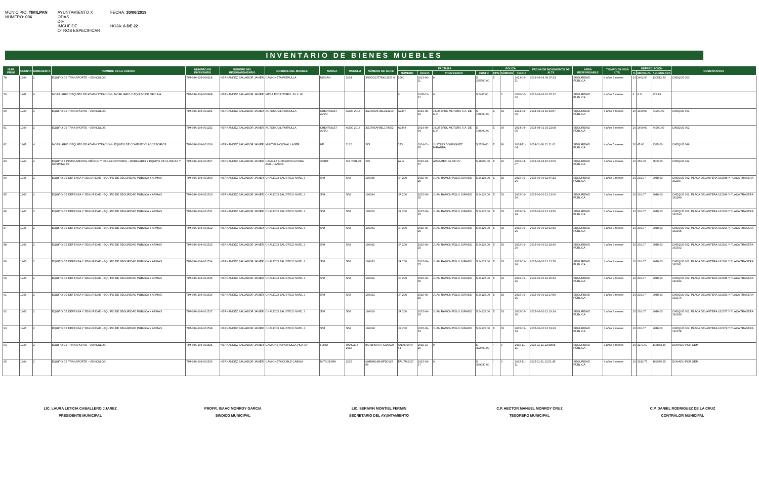MUNICIPIO: TIMILPAN
NÚMERO: 036
AYUNTAMIENTO X
ODAS
DIF
IMCUFIDE
OTROS ESPECIFICAR
FECHA: 30/06/2019
HOJA: 6 DE 22
INVENTARIO DE BIENES MUEBLES
| NÚM. PROG | CUENTA | SUBCUENTA | NOMBRE DE LA CUENTA | NÚMERO DE INVENTARIO | NOMBRE DEL RESGUARDATARIO | NOMBRE DEL MUEBLE | MARCA | MODELO | NÚMERO DE SERIE | FACTURA | | | | PÓLIZA | | | FECHA DE MOVIMIENTO DE ALTA | ÁREA RESPONSABLE | TIEMPO DE VIDA ÚTIL | DEPRECIACIÓN | | | COMENTARIOS |
| --- | --- | --- | --- | --- | --- | --- | --- | --- | --- | --- | --- | --- | --- | --- | --- | --- | --- | --- | --- | --- | --- | --- | --- |
| | | | | | | | | | | NÚMERO | FECHA | PROVEEDOR | COSTO | TIPO | NÚMERO | FECHA | | | | % | MENSUAL | ACUMULADA | |
| 78 | 1244 | 2 | EQUIPO DE TRANSPORTE - VEHICULOS | TIM-036-104-000118 | HERNANDEZ SALVADOR JAVIER | CAMIONETA PATRULLA | NISSAN | 2014 | 3N6DD23T7EK02827 0 | 1060 | 2013-09-11 | 0 | $ 295500.00 | E | | 2013-09-11 | 2013-09-14 09:37:13 | SEGURIDAD PÚBLICA | 4 años 5 meses | 10 | 2462.50 | 130512.50 | CHEQUE 003 |
| 79 | 1241 | 6 | MOBILIARIO Y EQUIPO DE ADMINISTRACIÓN - MOBILIARIO Y EQUIPO DE OFICINA | TIM-036-104-000808 | HERNANDEZ SALVADOR JAVIER | MESA ESCRITORIO .60 X .60 | | | | 0 | 2005-12-31 | 0 | $ 2482.00 | | 0 | 0000-00-00 | 2012-06-26 10:25:12 | SEGURIDAD PÚBLICA | 4 años 5 meses | 3 | 6.21 | 328.89 | |
| 80 | 1244 | 2 | EQUIPO DE TRANSPORTE - VEHICULOS | TIM-036-104-001251 | HERNANDEZ SALVADOR JAVIER | AUTOMOVIL PATRULLA | CHEVROLET AVEO | AVEO 2014 | 3G1TA5AF9EL214210 | A2467 | 2014-08-04 | JILOTEPEC MOTORS S.A. DE C.V. | $ 168000.00 | E | 33 | 2014-08-05 | 2014-08-31 10:15:57 | SEGURIDAD PÚBLICA | 4 años 5 meses | 10 | 1400.00 | 74200.00 | CHEQUE 001 |
| 81 | 1244 | 2 | EQUIPO DE TRANSPORTE - VEHICULOS | TIM-036-104-001252 | HERNANDEZ SALVADOR JAVIER | AUTOMOVIL PATRULLA | CHEVROLET AVEO | AVEO 2014 | 3G1TA5AF8EL179952 | A2468 | 2014-08-04 | JILOTEPEC MOTORS S.A. DE C.V. | $ 168000.00 | E | 34 | 2014-08-05 | 2014-08-31 10:21:08 | SEGURIDAD PÚBLICA | 4 años 5 meses | 10 | 1400.00 | 74200.00 | CHEQUE 002 |
| 82 | 1241 | 4 | MOBILIARIO Y EQUIPO DE ADMINISTRACIÓN - EQUIPO DE COMPUTO Y ACCESORIOS | TIM-036-104-001316 | HERNANDEZ SALVADOR JAVIER | MULTIFUNCIONAL LASER | HP | 1132 | S/S | 153 | 2014-11-05 | JUSTINO DOMINGUEZ MIRANDA | $ 2700.00 | E | 60 | 2014-11-04 | 2014-11-30 12:11:01 | SEGURIDAD PÚBLICA | 4 años 5 meses | 20 | 45.00 | 2385.00 | CHEQUE 086 |
| 83 | 1243 | 2 | EQUIPO E INSTRUMENTAL MÉDICO Y DE LABORATORIO - MOBILIARIO Y EQUIPO DE CLINICAS Y HOSPITALES | TIM-036-104-001507 | HERNANDEZ SALVADOR JAVIER | CAMILLA AUTOMATICA PARA AMBULANCIA | XONIT | XIE-YXH-3B | S/S | A212 | 2015-04-07 | ARCAMEX SA DE CV | $ 18000.00 | E | 32 | 2015-04-07 | 2015-06-18 10:13:09 | SEGURIDAD PÚBLICA | 4 años 2 meses | 10 | 150.00 | 7500.00 | CHEQUE 012 |
| 84 | 1245 | 2 | EQUIPO DE DEFENSA Y SEGURIDAD - EQUIPO DE SEGURIDAD PUBLICA Y ARMAS | TIM-036-104-001509 | HERNANDEZ SALVADOR JAVIER | CHALECO BALISTICO NIVEL 3 | S/M | S/M | 186035 | JR 200 | 2015-09-25 | JUAN RAMON POLO JURADO | $ 24128.00 | E | 33 | 2015-09-26 | 2015-09-30 12:07:13 | SEGURIDAD PÚBLICA | 3 años 9 meses | 10 | 201.07 | 9048.03 | CHEQUE 002, PLACA DELANTERA 162388 Y PLACA TRASERA 162387 |
| 85 | 1245 | 2 | EQUIPO DE DEFENSA Y SEGURIDAD - EQUIPO DE SEGURIDAD PUBLICA Y ARMAS | TIM-036-104-001510 | HERNANDEZ SALVADOR JAVIER | CHALECO BALISTICO NIVEL 3 | S/M | S/M | 186034 | JR 200 | 2015-09-25 | JUAN RAMON POLO JURADO | $ 24128.00 | E | 33 | 2015-09-26 | 2015-09-30 12:13:06 | SEGURIDAD PÚBLICA | 3 años 9 meses | 10 | 201.07 | 9048.03 | CHEQUE 002, PLACA DELANTERA 162386 Y PLACA TRASERA 162389 |
| 86 | 1245 | 2 | EQUIPO DE DEFENSA Y SEGURIDAD - EQUIPO DE SEGURIDAD PUBLICA Y ARMAS | TIM-036-104-001511 | HERNANDEZ SALVADOR JAVIER | CHALECO BALISTICO NIVEL 3 | S/M | S/M | 186020 | JR 200 | 2015-09-25 | JUAN RAMON POLO JURADO | $ 24128.00 | E | 33 | 2015-09-26 | 2015-09-30 12:14:50 | SEGURIDAD PÚBLICA | 3 años 9 meses | 10 | 201.07 | 9048.03 | CHEQUE 002, PLACA DELANTERA 162390 Y PLACA TRASERA 162393 |
| 87 | 1245 | 2 | EQUIPO DE DEFENSA Y SEGURIDAD - EQUIPO DE SEGURIDAD PUBLICA Y ARMAS | TIM-036-104-001512 | HERNANDEZ SALVADOR JAVIER | CHALECO BALISTICO NIVEL 3 | S/M | S/M | 186031 | JR 200 | 2015-09-25 | JUAN RAMON POLO JURADO | $ 24128.00 | E | 33 | 2015-09-26 | 2015-09-30 12:16:42 | SEGURIDAD PÚBLICA | 3 años 9 meses | 10 | 201.07 | 9048.03 | CHEQUE 002, PLACA DELANTERA 162394 Y PLACA TRASERA 162395 |
| 88 | 1245 | 2 | EQUIPO DE DEFENSA Y SEGURIDAD - EQUIPO DE SEGURIDAD PUBLICA Y ARMAS | TIM-036-104-001513 | HERNANDEZ SALVADOR JAVIER | CHALECO BALISTICO NIVEL 3 | S/M | S/M | 186032 | JR 200 | 2015-09-25 | JUAN RAMON POLO JURADO | $ 24128.00 | E | 33 | 2015-09-26 | 2015-09-30 12:18:30 | SEGURIDAD PÚBLICA | 3 años 9 meses | 10 | 201.07 | 9048.03 | CHEQUE 002, PLACA DELANTERA 162391 Y PLACA TRASERA 162392 |
| 89 | 1245 | 2 | EQUIPO DE DEFENSA Y SEGURIDAD - EQUIPO DE SEGURIDAD PUBLICA Y ARMAS | TIM-036-104-001514 | HERNANDEZ SALVADOR JAVIER | CHALECO BALISTICO NIVEL 3 | S/M | S/M | 186033 | JR 200 | 2015-09-25 | JUAN RAMON POLO JURADO | $ 24128.00 | E | 33 | 2015-09-26 | 2015-09-30 12:21:56 | SEGURIDAD PÚBLICA | 3 años 9 meses | 10 | 201.07 | 9048.03 | CHEQUE 002, PLACA DELANTERA 162382 Y PLACA TRASERA 162381 |
| 90 | 1245 | 2 | EQUIPO DE DEFENSA Y SEGURIDAD - EQUIPO DE SEGURIDAD PUBLICA Y ARMAS | TIM-036-104-001515 | HERNANDEZ SALVADOR JAVIER | CHALECO BALISTICO NIVEL 3 | S/M | S/M | 186022 | JR 200 | 2015-09-25 | JUAN RAMON POLO JURADO | $ 24128.00 | E | 33 | 2015-09-26 | 2015-09-30 12:26:44 | SEGURIDAD PÚBLICA | 3 años 9 meses | 10 | 201.07 | 9048.03 | CHEQUE 002, PLACA DELANTERA 162385 Y PLACA TRASERA 162384 |
| 91 | 1245 | 2 | EQUIPO DE DEFENSA Y SEGURIDAD - EQUIPO DE SEGURIDAD PUBLICA Y ARMAS | TIM-036-104-001516 | HERNANDEZ SALVADOR JAVIER | CHALECO BALISTICO NIVEL 3 | S/M | S/M | 186021 | JR 200 | 2015-09-25 | JUAN RAMON POLO JURADO | $ 24128.00 | E | 33 | 2015-09-26 | 2015-09-30 12:27:59 | SEGURIDAD PÚBLICA | 3 años 9 meses | 10 | 201.07 | 9048.03 | CHEQUE 002, PLACA DELANTERA 162383 Y PLACA TRASERA 162376 |
| 92 | 1245 | 2 | EQUIPO DE DEFENSA Y SEGURIDAD - EQUIPO DE SEGURIDAD PUBLICA Y ARMAS | TIM-036-104-001517 | HERNANDEZ SALVADOR JAVIER | CHALECO BALISTICO NIVEL 3 | S/M | S/M | 186019 | JR 200 | 2015-09-25 | JUAN RAMON POLO JURADO | $ 24128.00 | E | 33 | 2015-09-26 | 2015-09-30 12:29:24 | SEGURIDAD PÚBLICA | 3 años 9 meses | 10 | 201.07 | 9048.03 | CHEQUE 002, PLACA DELANTERA 162377 Y PLACA TRASERA 162380 |
| 93 | 1245 | 2 | EQUIPO DE DEFENSA Y SEGURIDAD - EQUIPO DE SEGURIDAD PUBLICA Y ARMAS | TIM-036-104-001518 | HERNANDEZ SALVADOR JAVIER | CHALECO BALISTICO NIVEL 3 | S/M | S/M | 186018 | JR 200 | 2015-09-25 | JUAN RAMON POLO JURADO | $ 24128.00 | E | 33 | 2015-09-26 | 2015-09-30 12:31:43 | SEGURIDAD PÚBLICA | 3 años 9 meses | 10 | 201.07 | 9048.03 | CHEQUE 002, PLACA DELANTERA 162379 Y PLACA TRASERA 162378 |
| 94 | 1244 | 2 | EQUIPO DE TRANSPORTE - VEHICULOS | TIM-036-104-001525 | HERNANDEZ SALVADOR JAVIER | CAMIONETA PATRULLA PICK UP | FORD | RANGER 2015 | 8AFBR5AA7F6299620 | AN0000070 41 | 2015-10-15 | 0 | $ 392600.00 | I | 0 | 2015-11-11 | 2015-11-11 12:38:58 | SEGURIDAD PÚBLICA | 3 años 8 meses | 10 | 3271.67 | 143853.36 | DONADO POR GEM |
| 95 | 1244 | 2 | EQUIPO DE TRANSPORTE - VEHICULOS | TIM-036-104-001526 | HERNANDEZ SALVADOR JAVIER | CAMIONETA DOBLE CABINA | MITSUBISHI | 2015 | MMBMG45H3FD0625 68 | FAUTM2027 | 2015-03-17 | 0 | $ 399930.00 | I | 0 | 2015-11-11 | 2015-11-11 12:51:45 | SEGURIDAD PÚBLICA | 4 años 3 meses | 10 | 3332.75 | 169970.25 | DONADO POR GEM |
LIC. LAURA LETICIA CABALLERO JUAREZ
PRESIDENTE MUNICIPAL
PROFR. ISAAC MONROY GARCIA
SINDICO MUNICIPAL
LIC. SERAFIN MONTIEL FERMIN
SECRETARIO DEL AYUNTAMIENTO
C.P. HECTOR MANUEL MONROY CRUZ
TESORERO MUNICIPAL
C.P. DANIEL RODRIGUEZ DE LA CRUZ
CONTRALOR MUNICIPAL